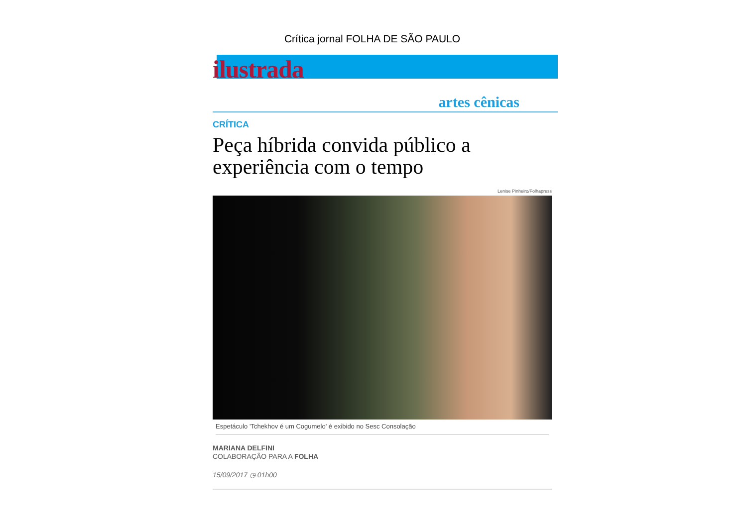Crítica jornal FOLHA DE SÃO PAULO
ilustrada
artes cênicas
CRÍTICA
Peça híbrida convida público a experiência com o tempo
Lenise Pinheiro/Folhapress
Espetáculo 'Tchekhov é um Cogumelo' é exibido no Sesc Consolação
MARIANA DELFINI
COLABORAÇÃO PARA A FOLHA
15/09/2017 ◷ 01h00